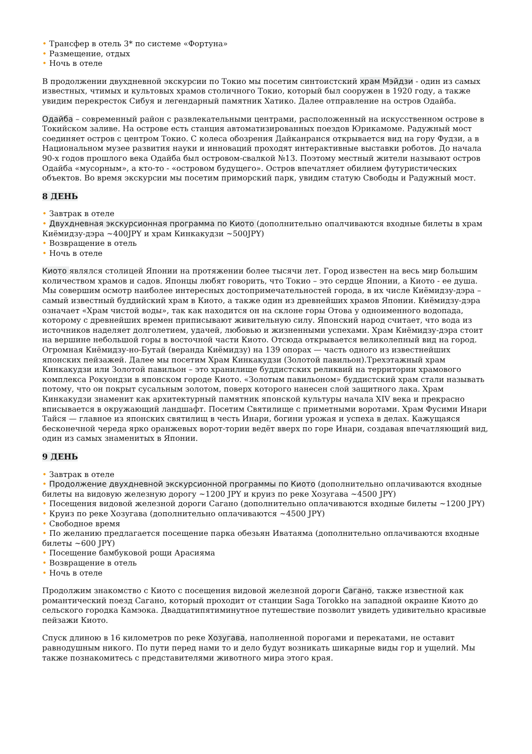• Трансфер в отель 3* по системе «Фортуна»
• Размещение, отдых
• Ночь в отеле
В продолжении двухдневной экскурсии по Токио мы посетим синтоистский храм Мэйдзи - один из самых известных, чтимых и культовых храмов столичного Токио, который был сооружен в 1920 году, а также увидим перекресток Сибуя и легендарный памятник Хатико. Далее отправление на остров Одайба.
Одайба – современный район с развлекательными центрами, расположенный на искусственном острове в Токийском заливе. На острове есть станция автоматизированных поездов Юрикамоме. Радужный мост соединяет остров с центром Токио. С колеса обозрения Дайканранся открывается вид на гору Фудзи, а в Национальном музее развития науки и инноваций проходят интерактивные выставки роботов. До начала 90-х годов прошлого века Одайба был островом-свалкой №13. Поэтому местный жители называют остров Одайба «мусорным», а кто-то - «островом будущего». Остров впечатляет обилием футуристических объектов. Во время экскурсии мы посетим приморский парк, увидим статую Свободы и Радужный мост.
8 ДЕНЬ
• Завтрак в отеле
• Двухдневная экскурсионная программа по Киото (дополнительно опалчиваются входные билеты в храм Киёмидзу-дэра ~400JPY и храм Кинкакудзи ~500JPY)
• Возвращение в отель
• Ночь в отеле
Киото являлся столицей Японии на протяжении более тысячи лет. Город известен на весь мир большим количеством храмов и садов. Японцы любят говорить, что Токио – это сердце Японии, а Киото - ее душа. Мы совершим осмотр наиболее интересных достопримечательностей города, в их числе Киёмидзу-дэра – самый известный буддийский храм в Киото, а также один из древнейших храмов Японии. Киёмидзу-дэра означает «Храм чистой воды», так как находится он на склоне горы Отова у одноименного водопада, которому с древнейших времен приписывают живительную силу. Японский народ считает, что вода из источников наделяет долголетием, удачей, любовью и жизненными успехами. Храм Киёмидзу-дэра стоит на вершине небольшой горы в восточной части Киото. Отсюда открывается великолепный вид на город. Огромная Киёмидзу-но-Бутай (веранда Киёмидзу) на 139 опорах — часть одного из известнейших японских пейзажей. Далее мы посетим Храм Кинкакудзи (Золотой павильон).Трехэтажный храм Кинкакудзи или Золотой павильон – это хранилище буддистских реликвий на территории храмового комплекса Рокуондзи в японском городе Киото. «Золотым павильоном» буддистский храм стали называть потому, что он покрыт сусальным золотом, поверх которого нанесен слой защитного лака. Храм Кинкакудзи знаменит как архитектурный памятник японской культуры начала XIV века и прекрасно вписывается в окружающий ландшафт. Посетим Святилище с приметными воротами. Храм Фусими Инари Тайся — главное из японских святилищ в честь Инари, богини урожая и успеха в делах. Кажущаяся бесконечной череда ярко оранжевых ворот-тории ведёт вверх по горе Инари, создавая впечатляющий вид, один из самых знаменитых в Японии.
9 ДЕНЬ
• Завтрак в отеле
• Продолжение двухдневной экскурсионной программы по Киото (дополнительно оплачиваются входные билеты на видовую железную дорогу ~1200 JPY и круиз по реке Хозугава ~4500 JPY)
• Посещения видовой железной дороги Сагано (дополнительно оплачиваются входные билеты ~1200 JPY)
• Круиз по реке Хозугава (дополнительно оплачиваются ~4500 JPY)
• Свободное время
• По желанию предлагается посещение парка обезьян Иватаяма (дополнительно оплачиваются входные билеты ~600 JPY)
• Посещение бамбуковой рощи Арасияма
• Возвращение в отель
• Ночь в отеле
Продолжим знакомство с Киото с посещения видовой железной дороги Сагано, также известной как романтический поезд Сагано, который проходит от станции Saga Torokko на западной окраине Киото до сельского городка Камэока. Двадцатипятиминутное путешествие позволит увидеть удивительно красивые пейзажи Киото.
Спуск длиною в 16 километров по реке Хозугава, наполненной порогами и перекатами, не оставит равнодушным никого. По пути перед нами то и дело будут возникать шикарные виды гор и ущелий. Мы также познакомитесь с представителями животного мира этого края.